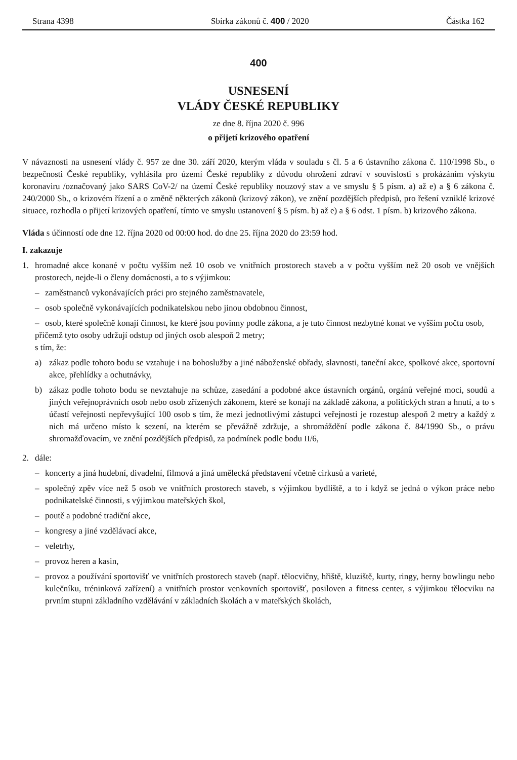Strana 4398 Sbírka zákonů č. 400 / 2020 Částka 162
400
USNESENÍ
VLÁDY ČESKÉ REPUBLIKY
ze dne 8. října 2020 č. 996
o přijetí krizového opatření
V návaznosti na usnesení vlády č. 957 ze dne 30. září 2020, kterým vláda v souladu s čl. 5 a 6 ústavního zákona č. 110/1998 Sb., o bezpečnosti České republiky, vyhlásila pro území České republiky z důvodu ohrožení zdraví v souvislosti s prokázáním výskytu koronaviru /označovaný jako SARS CoV-2/ na území České republiky nouzový stav a ve smyslu § 5 písm. a) až e) a § 6 zákona č. 240/2000 Sb., o krizovém řízení a o změně některých zákonů (krizový zákon), ve znění pozdějších předpisů, pro řešení vzniklé krizové situace, rozhodla o přijetí krizových opatření, tímto ve smyslu ustanovení § 5 písm. b) až e) a § 6 odst. 1 písm. b) krizového zákona.
Vláda s účinností ode dne 12. října 2020 od 00:00 hod. do dne 25. října 2020 do 23:59 hod.
I. zakazuje
1. hromadné akce konané v počtu vyšším než 10 osob ve vnitřních prostorech staveb a v počtu vyšším než 20 osob ve vnějších prostorech, nejde-li o členy domácnosti, a to s výjimkou:
– zaměstnanců vykonávajících práci pro stejného zaměstnavatele,
– osob společně vykonávajících podnikatelskou nebo jinou obdobnou činnost,
– osob, které společně konají činnost, ke které jsou povinny podle zákona, a je tuto činnost nezbytné konat ve vyšším počtu osob,
přičemž tyto osoby udržují odstup od jiných osob alespoň 2 metry;
s tím, že:
a) zákaz podle tohoto bodu se vztahuje i na bohoslužby a jiné náboženské obřady, slavnosti, taneční akce, spolkové akce, sportovní akce, přehlídky a ochutnávky,
b) zákaz podle tohoto bodu se nevztahuje na schůze, zasedání a podobné akce ústavních orgánů, orgánů veřejné moci, soudů a jiných veřejnoprávních osob nebo osob zřízených zákonem, které se konají na základě zákona, a politických stran a hnutí, a to s účastí veřejnosti nepřevyšující 100 osob s tím, že mezi jednotlivými zástupci veřejnosti je rozestup alespoň 2 metry a každý z nich má určeno místo k sezení, na kterém se převážně zdržuje, a shromáždění podle zákona č. 84/1990 Sb., o právu shromažďovacím, ve znění pozdějších předpisů, za podmínek podle bodu II/6,
2. dále:
– koncerty a jiná hudební, divadelní, filmová a jiná umělecká představení včetně cirkusů a varieté,
– společný zpěv více než 5 osob ve vnitřních prostorech staveb, s výjimkou bydliště, a to i když se jedná o výkon práce nebo podnikatelské činnosti, s výjimkou mateřských škol,
– poutě a podobné tradiční akce,
– kongresy a jiné vzdělávací akce,
– veletrhy,
– provoz heren a kasin,
– provoz a používání sportovišť ve vnitřních prostorech staveb (např. tělocvičny, hřiště, kluziště, kurty, ringy, herny bowlingu nebo kulečníku, tréninková zařízení) a vnitřních prostor venkovních sportovišť, posiloven a fitness center, s výjimkou tělocviku na prvním stupni základního vzdělávání v základních školách a v mateřských školách,